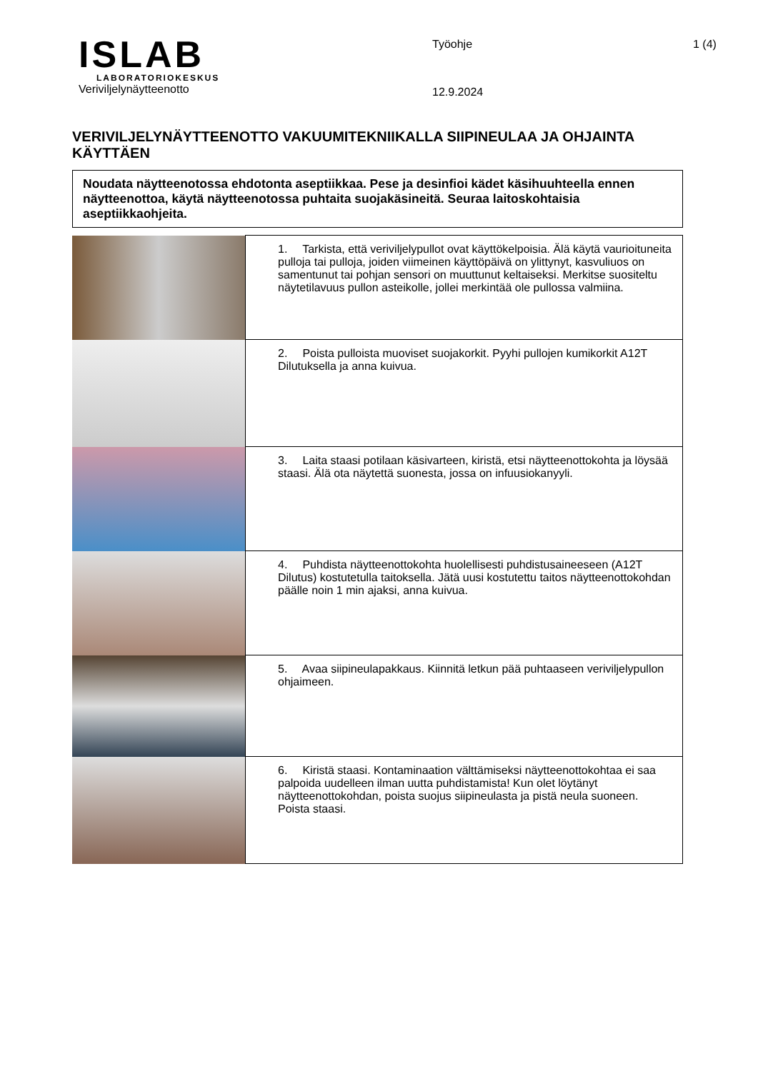ISLAB
LABORATORIOKESKUS
Työohje 1 (4)
Veriviljelynäytteenotto
12.9.2024
VERIVILJELYNÄYTTEENOTTO VAKUUMITEKNIIKALLA SIIPINEULAA JA OHJAINTA KÄYTTÄEN
Noudata näytteenotossa ehdotonta aseptiikkaa. Pese ja desinfioi kädet käsihuuhteella ennen näytteenottoa, käytä näytteenotossa puhtaita suojakäsineitä. Seuraa laitoskohtaisia aseptiikkaohjeita.
| | 1. Tarkista, että veriviljelypullot ovat käyttökelpoisia. Älä käytä vaurioituneita pulloja tai pulloja, joiden viimeinen käyttöpäivä on ylittynyt, kasvuliuos on samentunut tai pohjan sensori on muuttunut keltaiseksi. Merkitse suositeltu näytetilavuus pullon asteikolle, jollei merkintää ole pullossa valmiina. |
| | 2. Poista pulloista muoviset suojakorkit. Pyyhi pullojen kumikorkit A12T Dilutuksella ja anna kuivua. |
| | 3. Laita staasi potilaan käsivarteen, kiristä, etsi näytteenottokohta ja löysää staasi. Älä ota näytettä suonesta, jossa on infuusiokanyyli. |
| | 4. Puhdista näytteenottokohta huolellisesti puhdistusaineeseen (A12T Dilutus) kostutetulla taitoksella. Jätä uusi kostutettu taitos näytteenottokohdan päälle noin 1 min ajaksi, anna kuivua. |
| | 5. Avaa siipineulapakkaus. Kiinnitä letkun pää puhtaaseen veriviljelypullon ohjaimeen. |
| | 6. Kiristä staasi. Kontaminaation välttämiseksi näytteenottokohtaa ei saa palpoida uudelleen ilman uutta puhdistamista! Kun olet löytänyt näytteenottokohdan, poista suojus siipineulasta ja pistä neula suoneen. Poista staasi. |